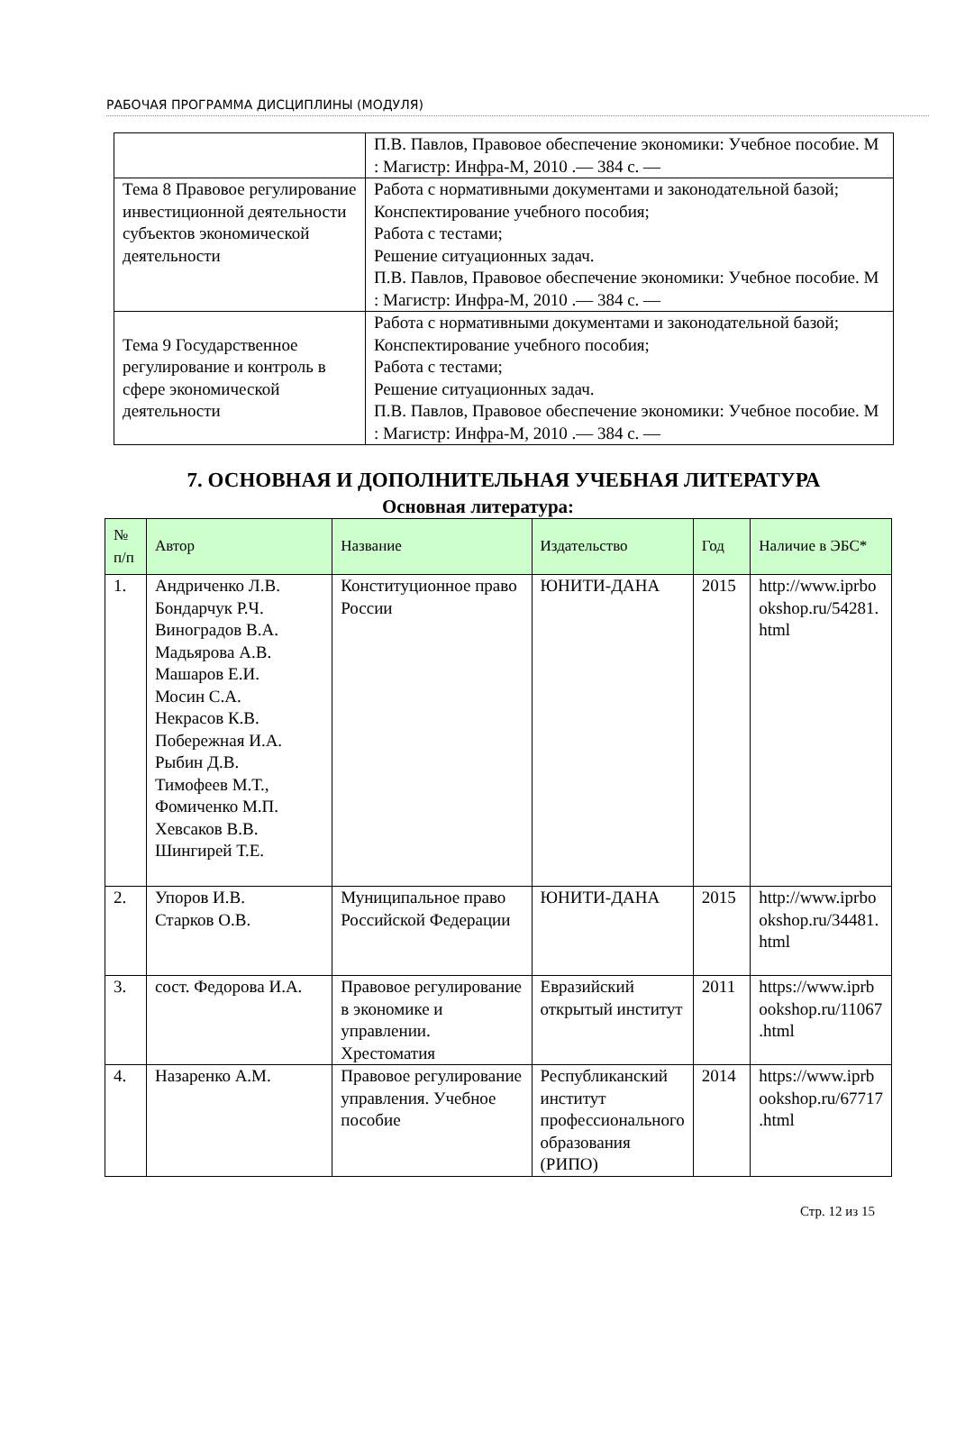РАБОЧАЯ ПРОГРАММА ДИСЦИПЛИНЫ (МОДУЛЯ)
| | П.В. Павлов, Правовое обеспечение экономики: Учебное пособие. М : Магистр: Инфра-М, 2010 .— 384 с. — |
| Тема 8 Правовое регулирование инвестиционной деятельности субъектов экономической деятельности | Работа с нормативными документами и законодательной базой; Конспектирование учебного пособия; Работа с тестами; Решение ситуационных задач. П.В. Павлов, Правовое обеспечение экономики: Учебное пособие. М : Магистр: Инфра-М, 2010 .— 384 с. — |
| Тема 9 Государственное регулирование и контроль в сфере экономической деятельности | Работа с нормативными документами и законодательной базой; Конспектирование учебного пособия; Работа с тестами; Решение ситуационных задач. П.В. Павлов, Правовое обеспечение экономики: Учебное пособие. М : Магистр: Инфра-М, 2010 .— 384 с. — |
7. ОСНОВНАЯ И ДОПОЛНИТЕЛЬНАЯ УЧЕБНАЯ ЛИТЕРАТУРА
Основная литература:
| № п/п | Автор | Название | Издательство | Год | Наличие в ЭБС* |
| --- | --- | --- | --- | --- | --- |
| 1. | Андриченко Л.В. Бондарчук Р.Ч. Виноградов В.А. Мадьярова А.В. Машаров Е.И. Мосин С.А. Некрасов К.В. Побережная И.А. Рыбин Д.В. Тимофеев М.Т., Фомиченко М.П. Хевсаков В.В. Шингирей Т.Е. | Конституционное право России | ЮНИТИ-ДАНА | 2015 | http://www.iprbo okshop.ru/54281. html |
| 2. | Упоров И.В. Старков О.В. | Муниципальное право Российской Федерации | ЮНИТИ-ДАНА | 2015 | http://www.iprbo okshop.ru/34481. html |
| 3. | сост. Федорова И.А. | Правовое регулирование в экономике и управлении. Хрестоматия | Евразийский открытый институт | 2011 | https://www.iprb ookshop.ru/11067 .html |
| 4. | Назаренко А.М. | Правовое регулирование управления. Учебное пособие | Республиканский институт профессионального образования (РИПО) | 2014 | https://www.iprb ookshop.ru/67717 .html |
Стр. 12 из 15